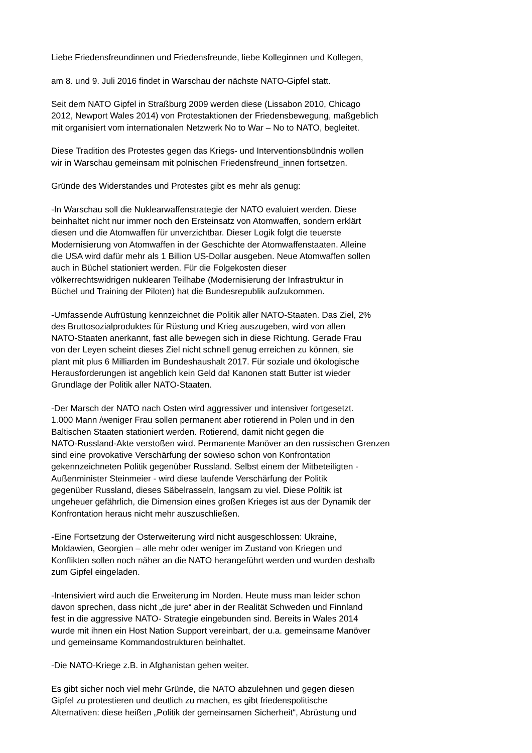Liebe Friedensfreundinnen und Friedensfreunde, liebe Kolleginnen und Kollegen,
am 8. und 9. Juli 2016 findet in Warschau der nächste NATO-Gipfel statt.
Seit dem NATO Gipfel in Straßburg 2009 werden diese (Lissabon 2010, Chicago 2012, Newport Wales 2014) von Protestaktionen der Friedensbewegung, maßgeblich mit organisiert vom internationalen Netzwerk No to War – No to NATO, begleitet.
Diese Tradition des Protestes gegen das Kriegs- und Interventionsbündnis wollen wir in Warschau gemeinsam mit polnischen Friedensfreund_innen fortsetzen.
Gründe des Widerstandes und Protestes gibt es mehr als genug:
-In Warschau soll die Nuklearwaffenstrategie der NATO evaluiert werden. Diese beinhaltet nicht nur immer noch den Ersteinsatz von Atomwaffen, sondern erklärt diesen und die Atomwaffen für unverzichtbar. Dieser Logik folgt die teuerste Modernisierung von Atomwaffen in der Geschichte der Atomwaffenstaaten. Alleine die USA wird dafür mehr als 1 Billion US-Dollar ausgeben. Neue Atomwaffen sollen auch in Büchel stationiert werden. Für die Folgekosten dieser völkerrechtswidrigen nuklearen Teilhabe (Modernisierung der Infrastruktur in Büchel und Training der Piloten) hat die Bundesrepublik aufzukommen.
-Umfassende Aufrüstung kennzeichnet die Politik aller NATO-Staaten. Das Ziel, 2% des Bruttosozialproduktes für Rüstung und Krieg auszugeben, wird von allen NATO-Staaten anerkannt, fast alle bewegen sich in diese Richtung. Gerade Frau von der Leyen scheint dieses Ziel nicht schnell genug erreichen zu können, sie plant mit plus 6 Milliarden im Bundeshaushalt 2017. Für soziale und ökologische Herausforderungen ist angeblich kein Geld da! Kanonen statt Butter ist wieder Grundlage der Politik aller NATO-Staaten.
-Der Marsch der NATO nach Osten wird aggressiver und intensiver fortgesetzt. 1.000 Mann /weniger Frau sollen permanent aber rotierend in Polen und in den Baltischen Staaten stationiert werden. Rotierend, damit nicht gegen die NATO-Russland-Akte verstoßen wird. Permanente Manöver an den russischen Grenzen sind eine provokative Verschärfung der sowieso schon von Konfrontation gekennzeichneten Politik gegenüber Russland. Selbst einem der Mitbeteiligten - Außenminister Steinmeier - wird diese laufende Verschärfung der Politik gegenüber Russland, dieses Säbelrasseln, langsam zu viel. Diese Politik ist ungeheuer gefährlich, die Dimension eines großen Krieges ist aus der Dynamik der Konfrontation heraus nicht mehr auszuschließen.
-Eine Fortsetzung der Osterweiterung wird nicht ausgeschlossen: Ukraine, Moldawien, Georgien – alle mehr oder weniger im Zustand von Kriegen und Konflikten sollen noch näher an die NATO herangeführt werden und wurden deshalb zum Gipfel eingeladen.
-Intensiviert wird auch die Erweiterung im Norden. Heute muss man leider schon davon sprechen, dass nicht „de jure“ aber in der Realität Schweden und Finnland fest in die aggressive NATO- Strategie eingebunden sind. Bereits in Wales 2014 wurde mit ihnen ein Host Nation Support vereinbart, der u.a. gemeinsame Manöver und gemeinsame Kommandostrukturen beinhaltet.
-Die NATO-Kriege z.B. in Afghanistan gehen weiter.
Es gibt sicher noch viel mehr Gründe, die NATO abzulehnen und gegen diesen Gipfel zu protestieren und deutlich zu machen, es gibt friedenspolitische Alternativen: diese heißen „Politik der gemeinsamen Sicherheit“, Abrüstung und